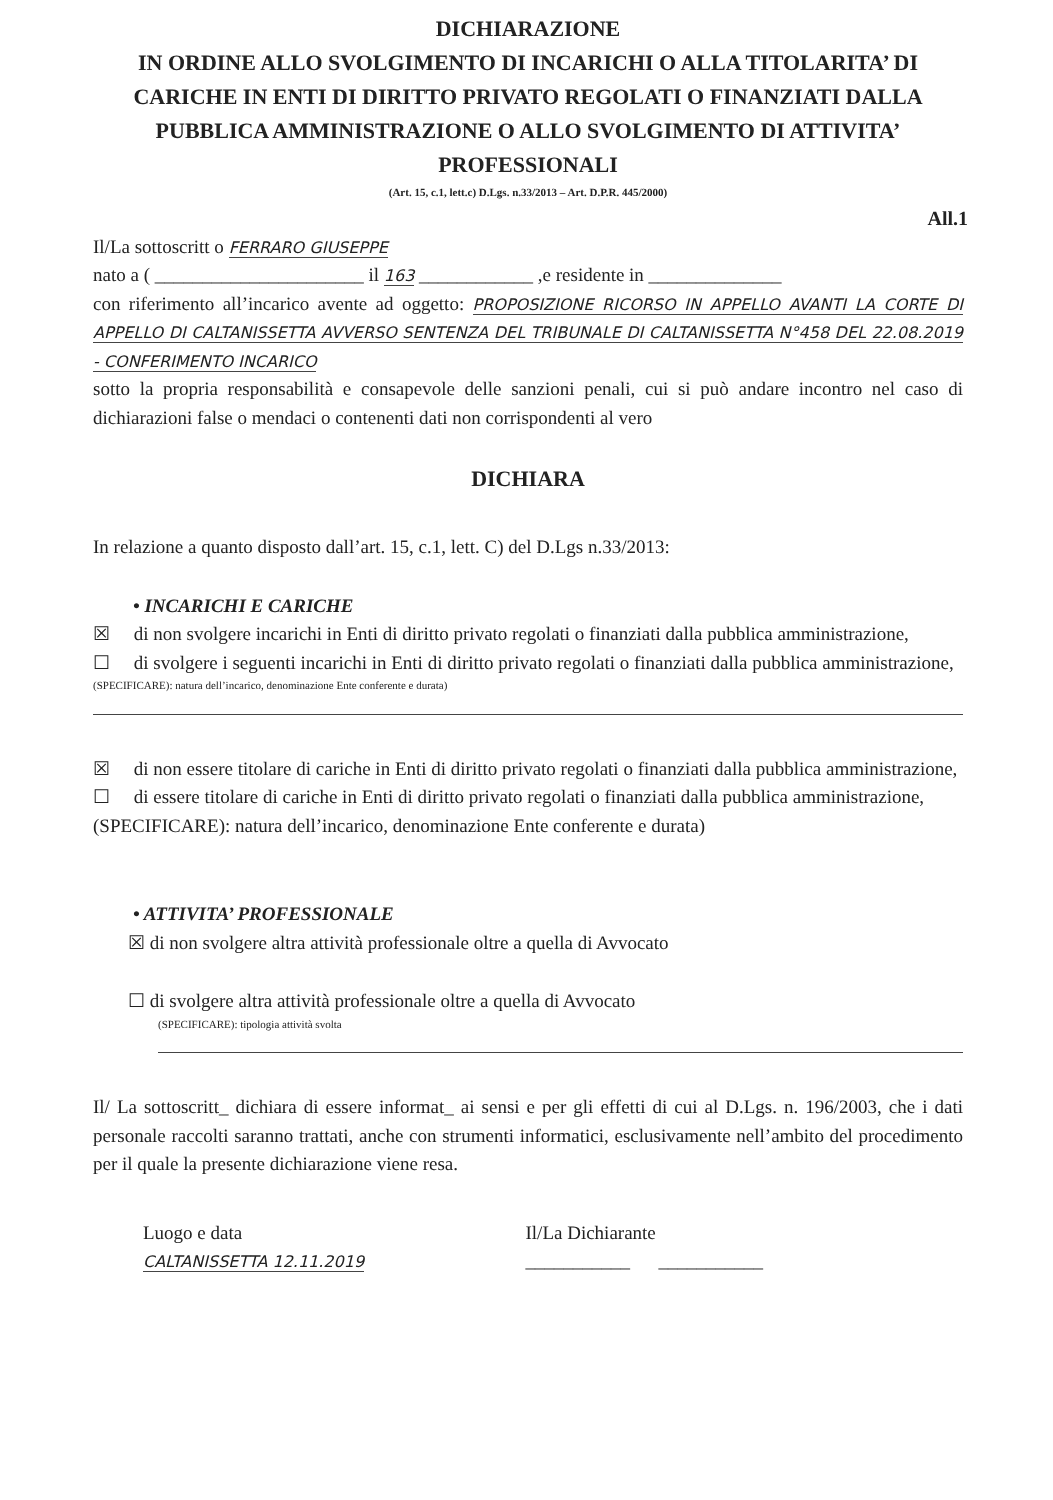DICHIARAZIONE
IN ORDINE ALLO SVOLGIMENTO DI INCARICHI O ALLA TITOLARITA’ DI CARICHE IN ENTI DI DIRITTO PRIVATO REGOLATI O FINANZIATI DALLA PUBBLICA AMMINISTRAZIONE O ALLO SVOLGIMENTO DI ATTIVITA’ PROFESSIONALI
(Art. 15, c.1, lett.c) D.Lgs. n.33/2013 – Art. D.P.R. 445/2000)
All.1
Il/La sottoscritt o FERRARO GIUSEPPE
nato a ( ______________________ il 163 ____________ ,e residente in ______________
con riferimento all’incarico avente ad oggetto: PROPOSIZIONE RICORSO IN APPELLO AVANTI LA CORTE DI APPELLO DI CALTANISSETTA AVVERSO SENTENZA DEL TRIBUNALE DI CALTANISSETTA N°458 DEL 22.08.2019 - CONFERIMENTO INCARICO
sotto la propria responsabilità e consapevole delle sanzioni penali, cui si può andare incontro nel caso di dichiarazioni false o mendaci o contenenti dati non corrispondenti al vero
DICHIARA
In relazione a quanto disposto dall’art. 15, c.1, lett. C) del D.Lgs n.33/2013:
• INCARICHI E CARICHE
☒ di non svolgere incarichi in Enti di diritto privato regolati o finanziati dalla pubblica amministrazione,
☐ di svolgere i seguenti incarichi in Enti di diritto privato regolati o finanziati dalla pubblica amministrazione,
(SPECIFICARE): natura dell’incarico, denominazione Ente conferente e durata)
☒ di non essere titolare di cariche in Enti di diritto privato regolati o finanziati dalla pubblica amministrazione,
☐ di essere titolare di cariche in Enti di diritto privato regolati o finanziati dalla pubblica amministrazione,
(SPECIFICARE): natura dell’incarico, denominazione Ente conferente e durata)
• ATTIVITA’ PROFESSIONALE
☒ di non svolgere altra attività professionale oltre a quella di Avvocato
☐ di svolgere altra attività professionale oltre a quella di Avvocato
(SPECIFICARE): tipologia attività svolta
Il/ La sottoscritt_ dichiara di essere informat_ ai sensi e per gli effetti di cui al D.Lgs. n. 196/2003, che i dati personale raccolti saranno trattati, anche con strumenti informatici, esclusivamente nell’ambito del procedimento per il quale la presente dichiarazione viene resa.
Luogo e data
CALTANISSETTA 12.11.2019
Il/La Dichiarante
___________ ___________